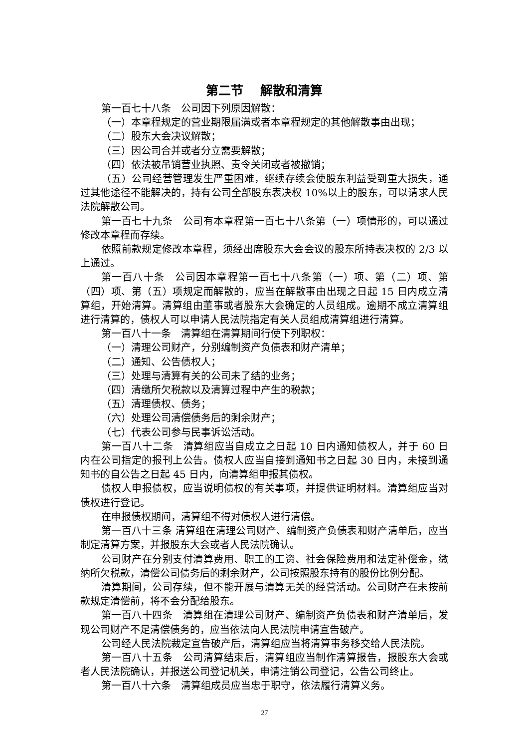第二节　 解散和清算
第一百七十八条　公司因下列原因解散：
（一）本章程规定的营业期限届满或者本章程规定的其他解散事由出现；
（二）股东大会决议解散；
（三）因公司合并或者分立需要解散；
（四）依法被吊销营业执照、责令关闭或者被撤销；
（五）公司经营管理发生严重困难，继续存续会使股东利益受到重大损失，通过其他途径不能解决的，持有公司全部股东表决权 10%以上的股东，可以请求人民法院解散公司。
第一百七十九条　公司有本章程第一百七十八条第（一）项情形的，可以通过修改本章程而存续。
依照前款规定修改本章程，须经出席股东大会会议的股东所持表决权的 2/3 以上通过。
第一百八十条　公司因本章程第一百七十八条第（一）项、第（二）项、第（四）项、第（五）项规定而解散的，应当在解散事由出现之日起 15 日内成立清算组，开始清算。清算组由董事或者股东大会确定的人员组成。逾期不成立清算组进行清算的，债权人可以申请人民法院指定有关人员组成清算组进行清算。
第一百八十一条　清算组在清算期间行使下列职权：
（一）清理公司财产，分别编制资产负债表和财产清单；
（二）通知、公告债权人；
（三）处理与清算有关的公司未了结的业务；
（四）清缴所欠税款以及清算过程中产生的税款；
（五）清理债权、债务；
（六）处理公司清偿债务后的剩余财产；
（七）代表公司参与民事诉讼活动。
第一百八十二条　清算组应当自成立之日起 10 日内通知债权人，并于 60 日内在公司指定的报刊上公告。债权人应当自接到通知书之日起 30 日内，未接到通知书的自公告之日起 45 日内，向清算组申报其债权。
债权人申报债权，应当说明债权的有关事项，并提供证明材料。清算组应当对债权进行登记。
在申报债权期间，清算组不得对债权人进行清偿。
第一百八十三条 清算组在清理公司财产、编制资产负债表和财产清单后，应当制定清算方案，并报股东大会或者人民法院确认。
公司财产在分别支付清算费用、职工的工资、社会保险费用和法定补偿金，缴纳所欠税款，清偿公司债务后的剩余财产，公司按照股东持有的股份比例分配。
清算期间，公司存续，但不能开展与清算无关的经营活动。公司财产在未按前款规定清偿前，将不会分配给股东。
第一百八十四条　清算组在清理公司财产、编制资产负债表和财产清单后，发现公司财产不足清偿债务的，应当依法向人民法院申请宣告破产。
公司经人民法院裁定宣告破产后，清算组应当将清算事务移交给人民法院。
第一百八十五条　公司清算结束后，清算组应当制作清算报告，报股东大会或者人民法院确认，并报送公司登记机关，申请注销公司登记，公告公司终止。
第一百八十六条　清算组成员应当忠于职守，依法履行清算义务。
27